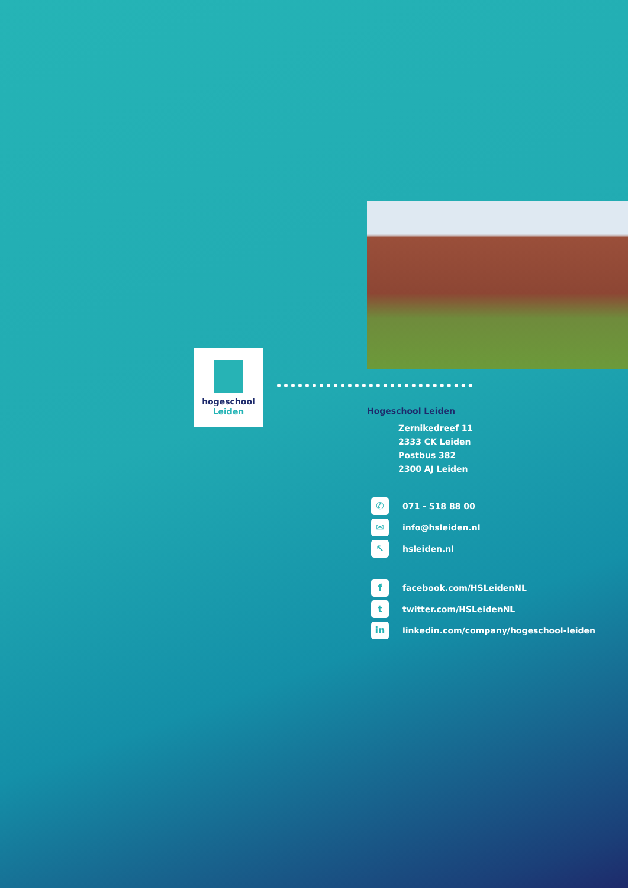hogeschool
Leiden
Hogeschool Leiden
Zernikedreef 11
2333 CK Leiden
Postbus 382
2300 AJ Leiden
✆ 071 - 518 88 00
✉ info@hsleiden.nl
↖ hsleiden.nl
ffacebook.com/HSLeidenNL
ttwitter.com/HSLeidenNL
in linkedin.com/company/hogeschool-leiden